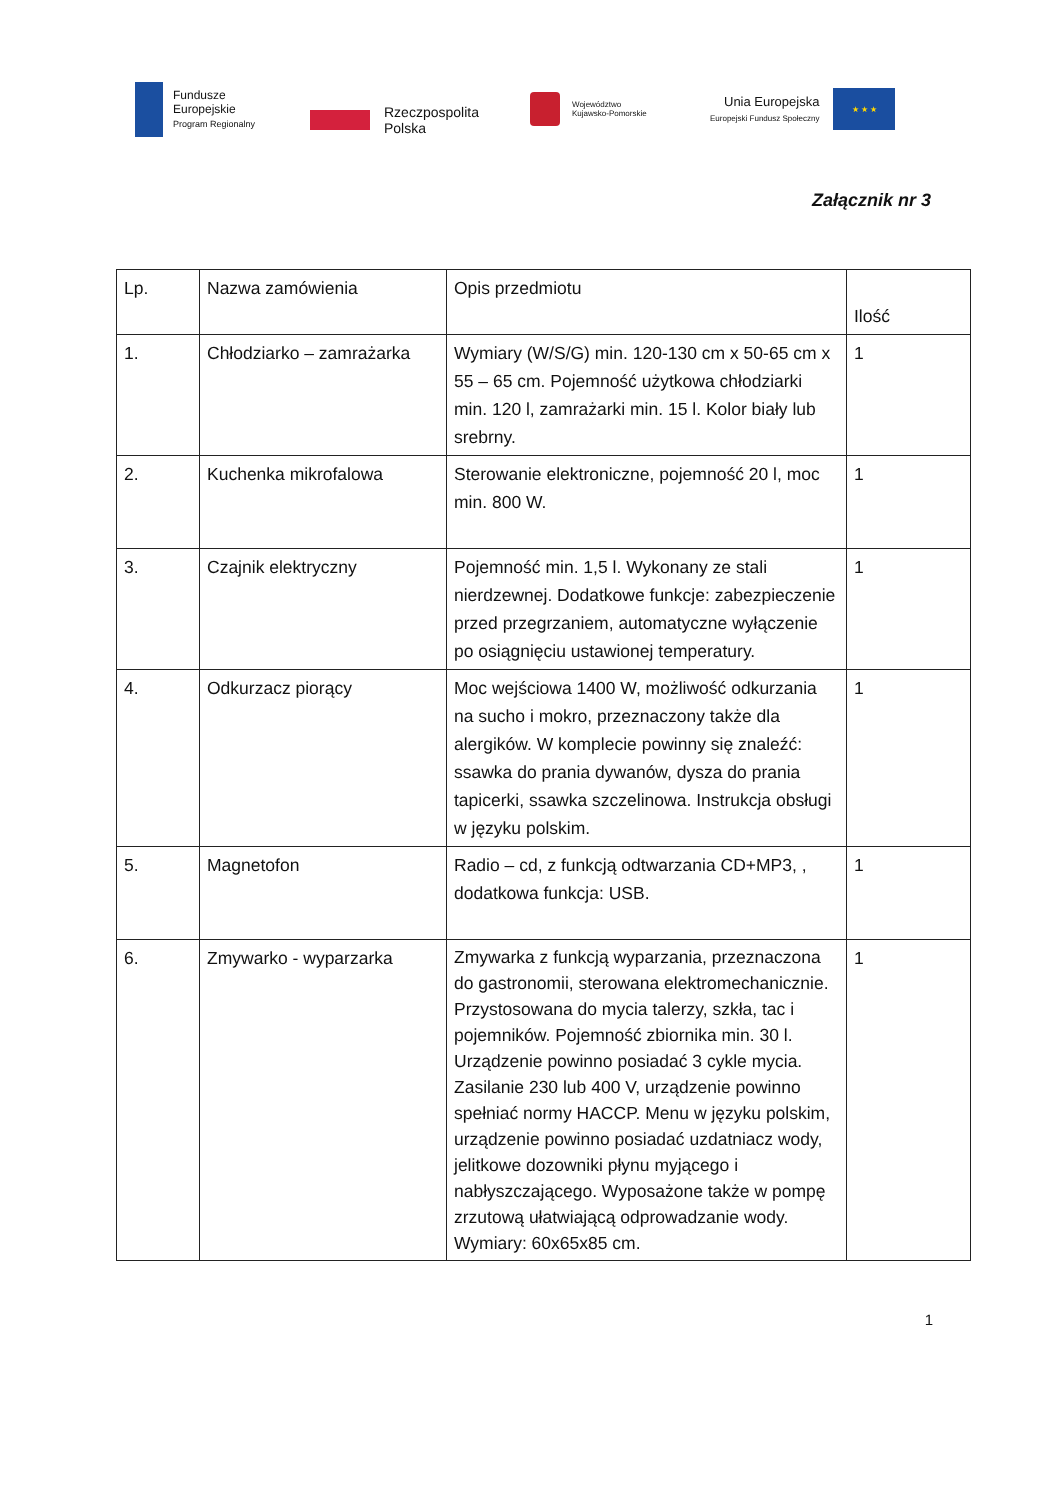Fundusze
Europejskie
Program Regionalny
Rzeczpospolita
Polska
Województwo
Kujawsko-Pomorskie
Unia Europejska
Europejski Fundusz Społeczny
★ ★ ★
Załącznik nr 3
| Lp. | Nazwa zamówienia | Opis przedmiotu | Ilość |
| --- | --- | --- | --- |
| 1. | Chłodziarko – zamrażarka | Wymiary (W/S/G) min. 120-130 cm x 50-65 cm x 55 – 65 cm. Pojemność użytkowa chłodziarki min. 120 l, zamrażarki min. 15 l. Kolor biały lub srebrny. | 1 |
| 2. | Kuchenka mikrofalowa | Sterowanie elektroniczne, pojemność 20 l, moc min. 800 W. | 1 |
| 3. | Czajnik elektryczny | Pojemność min. 1,5 l. Wykonany ze stali nierdzewnej. Dodatkowe funkcje: zabezpieczenie przed przegrzaniem, automatyczne wyłączenie po osiągnięciu ustawionej temperatury. | 1 |
| 4. | Odkurzacz piorący | Moc wejściowa 1400 W, możliwość odkurzania na sucho i mokro, przeznaczony także dla alergików. W komplecie powinny się znaleźć: ssawka do prania dywanów, dysza do prania tapicerki, ssawka szczelinowa. Instrukcja obsługi w języku polskim. | 1 |
| 5. | Magnetofon | Radio – cd, z funkcją odtwarzania CD+MP3, , dodatkowa funkcja: USB. | 1 |
| 6. | Zmywarko - wyparzarka | Zmywarka z funkcją wyparzania, przeznaczona do gastronomii, sterowana elektromechanicznie. Przystosowana do mycia talerzy, szkła, tac i pojemników. Pojemność zbiornika min. 30 l. Urządzenie powinno posiadać 3 cykle mycia. Zasilanie 230 lub 400 V, urządzenie powinno spełniać normy HACCP. Menu w języku polskim, urządzenie powinno posiadać uzdatniacz wody, jelitkowe dozowniki płynu myjącego i nabłyszczającego. Wyposażone także w pompę zrzutową ułatwiającą odprowadzanie wody. Wymiary: 60x65x85 cm. | 1 |
1